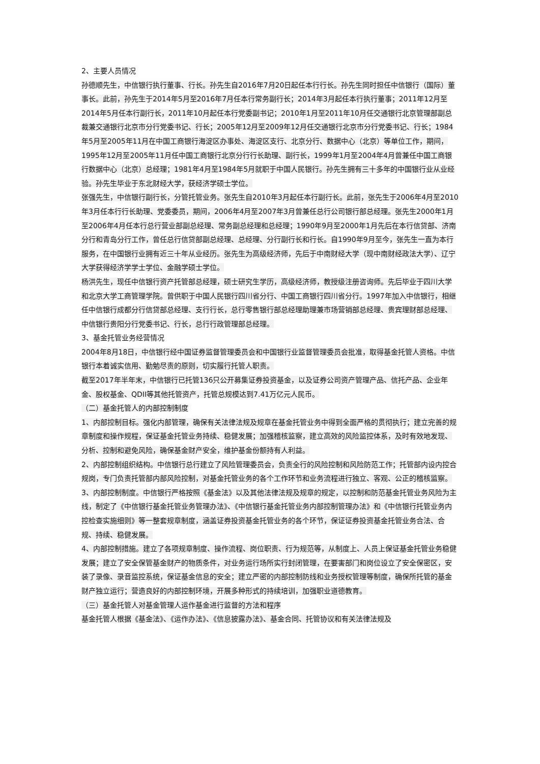2、主要人员情况
孙德顺先生，中信银行执行董事、行长。孙先生自2016年7月20日起任本行行长。孙先生同时担任中信银行（国际）董事长。此前，孙先生于2014年5月至2016年7月任本行常务副行长；2014年3月起任本行执行董事；2011年12月至2014年5月任本行副行长，2011年10月起任本行党委副书记；2010年1月至2011年10月任交通银行北京管理部副总裁兼交通银行北京市分行党委书记、行长；2005年12月至2009年12月任交通银行北京市分行党委书记、行长；1984年5月至2005年11月在中国工商银行海淀区办事处、海淀区支行、北京分行、数据中心（北京）等单位工作，期间，1995年12月至2005年11月任中国工商银行北京分行行长助理、副行长，1999年1月至2004年4月曾兼任中国工商银行数据中心（北京）总经理；1981年4月至1984年5月就职于中国人民银行。孙先生拥有三十多年的中国银行业从业经验。孙先生毕业于东北财经大学，获经济学硕士学位。
张强先生，中信银行副行长，分管托管业务。张先生自2010年3月起任本行副行长。此前，张先生于2006年4月至2010年3月任本行行长助理、党委委员，期间，2006年4月至2007年3月曾兼任总行公司银行部总经理。张先生2000年1月至2006年4月任本行总行营业部副总经理、常务副总经理和总经理；1990年9月至2000年1月先后在本行信贷部、济南分行和青岛分行工作，曾任总行信贷部副总经理、总经理、分行副行长和行长。自1990年9月至今，张先生一直为本行服务，在中国银行业拥有近三十年从业经历。张先生为高级经济师，先后于中南财经大学（现中南财经政法大学）、辽宁大学获得经济学学士学位、金融学硕士学位。
杨洪先生，现任中信银行资产托管部总经理，硕士研究生学历，高级经济师，教授级注册咨询师。先后毕业于四川大学和北京大学工商管理学院。曾供职于中国人民银行四川省分行、中国工商银行四川省分行。1997年加入中信银行，相继任中信银行成都分行信贷部总经理、支行行长，总行零售银行部总经理助理兼市场营销部总经理、贵宾理财部总经理、中信银行贵阳分行党委书记、行长，总行行政管理部总经理。
3、基金托管业务经营情况
2004年8月18日，中信银行经中国证券监督管理委员会和中国银行业监督管理委员会批准，取得基金托管人资格。中信银行本着诚实信用、勤勉尽责的原则，切实履行托管人职责。
截至2017年半年末，中信银行已托管136只公开募集证券投资基金，以及证券公司资产管理产品、信托产品、企业年金、股权基金、QDII等其他托管资产，托管总规模达到7.41万亿元人民币。
（二）基金托管人的内部控制制度
1、内部控制目标。强化内部管理，确保有关法律法规及规章在基金托管业务中得到全面严格的贯彻执行；建立完善的规章制度和操作规程，保证基金托管业务持续、稳健发展；加强稽核监察，建立高效的风险监控体系，及时有效地发现、分析、控制和避免风险，确保基金财产安全，维护基金份额持有人利益。
2、内部控制组织结构。中信银行总行建立了风险管理委员会，负责全行的风险控制和风险防范工作；托管部内设内控合规岗，专门负责托管部内部风险控制，对基金托管业务的各个工作环节和业务流程进行独立、客观、公正的稽核监察。
3、内部控制制度。中信银行严格按照《基金法》以及其他法律法规及规章的规定，以控制和防范基金托管业务风险为主线，制定了《中信银行基金托管业务管理办法》、《中信银行基金托管业务内部控制管理办法》和《中信银行托管业务内控检查实施细则》等一整套规章制度，涵盖证券投资基金托管业务的各个环节，保证证券投资基金托管业务合法、合规、持续、稳健发展。
4、内部控制措施。建立了各项规章制度、操作流程、岗位职责、行为规范等，从制度上、人员上保证基金托管业务稳健发展；建立了安全保管基金财产的物质条件，对业务运行场所实行封闭管理，在要害部门和岗位设立了安全保密区，安装了录像、录音监控系统，保证基金信息的安全；建立严密的内部控制防线和业务授权管理等制度，确保所托管的基金财产独立运行；营造良好的内部控制环境，开展多种形式的持续培训，加强职业道德教育。
（三）基金托管人对基金管理人运作基金进行监督的方法和程序
基金托管人根据《基金法》、《运作办法》、《信息披露办法》、基金合同、托管协议和有关法律法规及